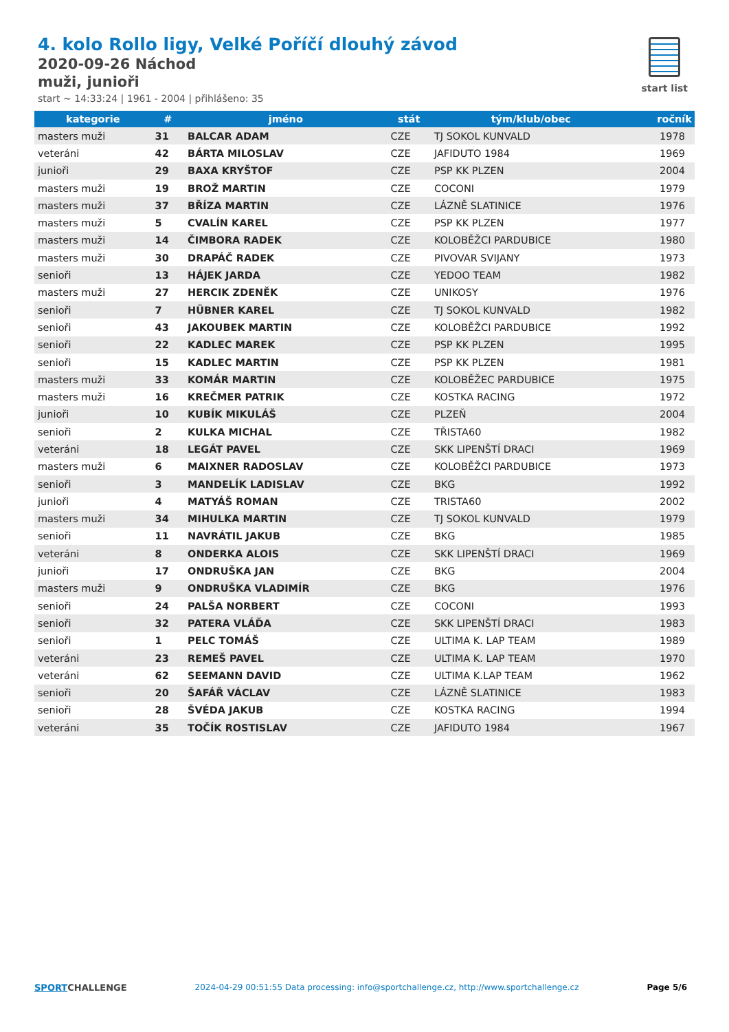4. kolo Rollo ligy, Velké Poříčí dlouhý závod
2020-09-26 Náchod
muži, junioři
start ~ 14:33:24 | 1961 - 2004 | přihlášeno: 35
start list
| kategorie | # | jméno | stát | tým/klub/obec | ročník |
| --- | --- | --- | --- | --- | --- |
| masters muži | 31 | BALCAR ADAM | CZE | TJ SOKOL KUNVALD | 1978 |
| veteráni | 42 | BÁRTA MILOSLAV | CZE | JAFIDUTO 1984 | 1969 |
| junioři | 29 | BAXA KRYŠTOF | CZE | PSP KK PLZEN | 2004 |
| masters muži | 19 | BROŽ MARTIN | CZE | COCONI | 1979 |
| masters muži | 37 | BŘÍZA MARTIN | CZE | LÁZNĚ SLATINICE | 1976 |
| masters muži | 5 | CVALÍN KAREL | CZE | PSP KK PLZEN | 1977 |
| masters muži | 14 | ČIMBORA RADEK | CZE | KOLOBĚŽCI PARDUBICE | 1980 |
| masters muži | 30 | DRAPÁČ RADEK | CZE | PIVOVAR SVIJANY | 1973 |
| senioři | 13 | HÁJEK JARDA | CZE | YEDOO TEAM | 1982 |
| masters muži | 27 | HERCIK ZDENĚK | CZE | UNIKOSY | 1976 |
| senioři | 7 | HÜBNER KAREL | CZE | TJ SOKOL KUNVALD | 1982 |
| senioři | 43 | JAKOUBEK MARTIN | CZE | KOLOBĚŽCI PARDUBICE | 1992 |
| senioři | 22 | KADLEC MAREK | CZE | PSP KK PLZEN | 1995 |
| senioři | 15 | KADLEC MARTIN | CZE | PSP KK PLZEN | 1981 |
| masters muži | 33 | KOMÁR MARTIN | CZE | KOLOBĚŽEC PARDUBICE | 1975 |
| masters muži | 16 | KREČMER PATRIK | CZE | KOSTKA RACING | 1972 |
| junioři | 10 | KUBÍK MIKULÁŠ | CZE | PLZEŇ | 2004 |
| senioři | 2 | KULKA MICHAL | CZE | TŘISTA60 | 1982 |
| veteráni | 18 | LEGÁT PAVEL | CZE | SKK LIPENŠTÍ DRACI | 1969 |
| masters muži | 6 | MAIXNER RADOSLAV | CZE | KOLOBĚŽCI PARDUBICE | 1973 |
| senioři | 3 | MANDELÍK LADISLAV | CZE | BKG | 1992 |
| junioři | 4 | MATYÁŠ ROMAN | CZE | TRISTA60 | 2002 |
| masters muži | 34 | MIHULKA MARTIN | CZE | TJ SOKOL KUNVALD | 1979 |
| senioři | 11 | NAVRÁTIL JAKUB | CZE | BKG | 1985 |
| veteráni | 8 | ONDERKA ALOIS | CZE | SKK LIPENŠTÍ DRACI | 1969 |
| junioři | 17 | ONDRUŠKA JAN | CZE | BKG | 2004 |
| masters muži | 9 | ONDRUŠKA VLADIMÍR | CZE | BKG | 1976 |
| senioři | 24 | PALŠA NORBERT | CZE | COCONI | 1993 |
| senioři | 32 | PATERA VLÁĎA | CZE | SKK LIPENŠTÍ DRACI | 1983 |
| senioři | 1 | PELC TOMÁŠ | CZE | ULTIMA K. LAP TEAM | 1989 |
| veteráni | 23 | REMEŠ PAVEL | CZE | ULTIMA K. LAP TEAM | 1970 |
| veteráni | 62 | SEEMANN DAVID | CZE | ULTIMA K.LAP TEAM | 1962 |
| senioři | 20 | ŠAFÁŘ VÁCLAV | CZE | LÁZNĚ SLATINICE | 1983 |
| senioři | 28 | ŠVÉDA JAKUB | CZE | KOSTKA RACING | 1994 |
| veteráni | 35 | TOČÍK ROSTISLAV | CZE | JAFIDUTO 1984 | 1967 |
SPORT CHALLENGE 2024-04-29 00:51:55 Data processing: info@sportchallenge.cz, http://www.sportchallenge.cz Page 5/6